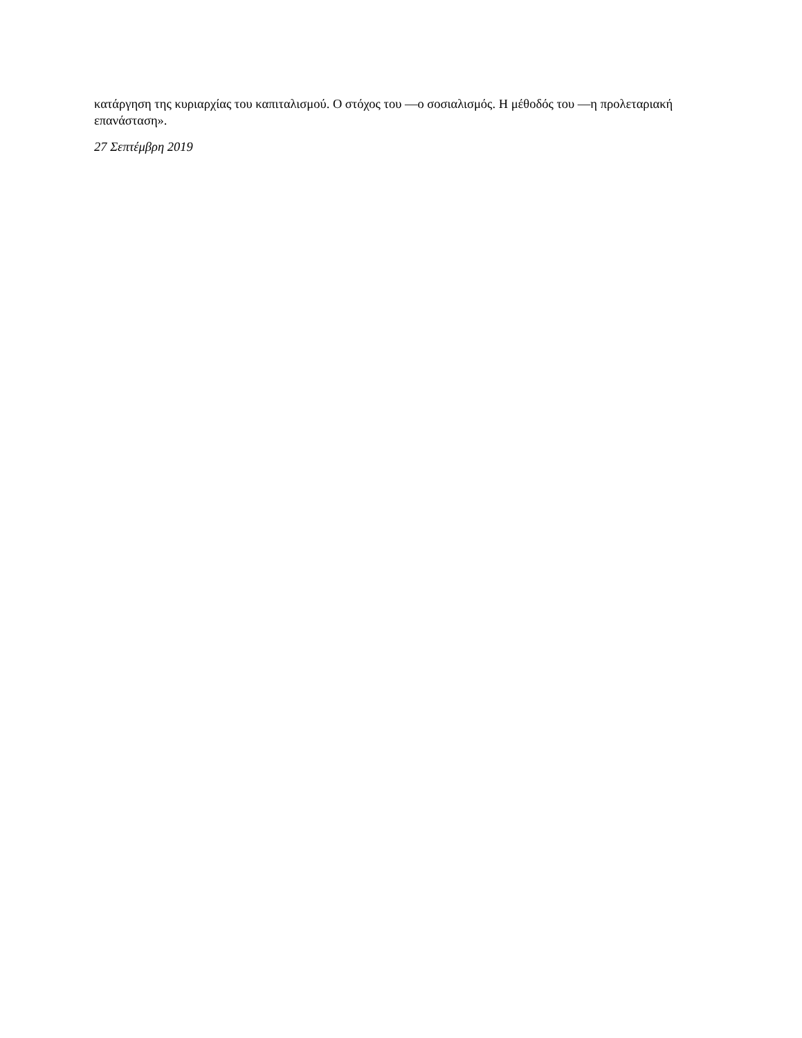κατάργηση της κυριαρχίας του καπιταλισμού. Ο στόχος του —ο σοσιαλισμός. Η μέθοδός του —η προλεταριακή επανάσταση».
27 Σεπτέμβρη 2019